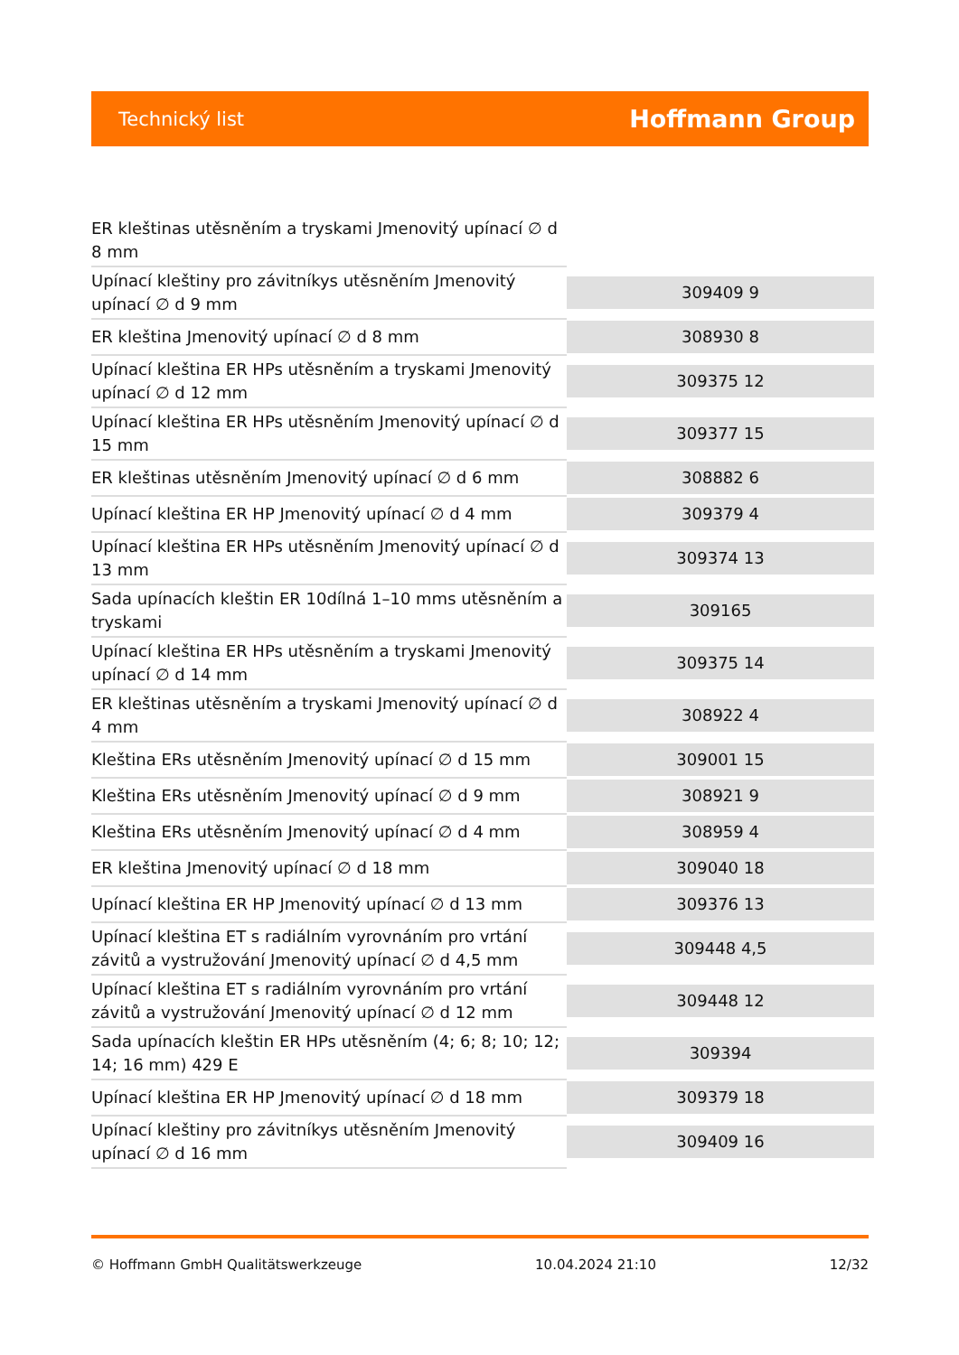Technický list Hoffmann Group
| ER kleštinas utěsněním a tryskami Jmenovitý upínací ∅ d 8 mm | |
| Upínací kleštiny pro závitníkys utěsněním Jmenovitý upínací ∅ d 9 mm | 309409 9 |
| ER kleština Jmenovitý upínací ∅ d 8 mm | 308930 8 |
| Upínací kleština ER HPs utěsněním a tryskami Jmenovitý upínací ∅ d 12 mm | 309375 12 |
| Upínací kleština ER HPs utěsněním Jmenovitý upínací ∅ d 15 mm | 309377 15 |
| ER kleštinas utěsněním Jmenovitý upínací ∅ d 6 mm | 308882 6 |
| Upínací kleština ER HP Jmenovitý upínací ∅ d 4 mm | 309379 4 |
| Upínací kleština ER HPs utěsněním Jmenovitý upínací ∅ d 13 mm | 309374 13 |
| Sada upínacích kleštin ER 10dílná 1–10 mms utěsněním a tryskami | 309165 |
| Upínací kleština ER HPs utěsněním a tryskami Jmenovitý upínací ∅ d 14 mm | 309375 14 |
| ER kleštinas utěsněním a tryskami Jmenovitý upínací ∅ d 4 mm | 308922 4 |
| Kleština ERs utěsněním Jmenovitý upínací ∅ d 15 mm | 309001 15 |
| Kleština ERs utěsněním Jmenovitý upínací ∅ d 9 mm | 308921 9 |
| Kleština ERs utěsněním Jmenovitý upínací ∅ d 4 mm | 308959 4 |
| ER kleština Jmenovitý upínací ∅ d 18 mm | 309040 18 |
| Upínací kleština ER HP Jmenovitý upínací ∅ d 13 mm | 309376 13 |
| Upínací kleština ET s radiálním vyrovnáním pro vrtání závitů a vystružování Jmenovitý upínací ∅ d 4,5 mm | 309448 4,5 |
| Upínací kleština ET s radiálním vyrovnáním pro vrtání závitů a vystružování Jmenovitý upínací ∅ d 12 mm | 309448 12 |
| Sada upínacích kleštin ER HPs utěsněním (4; 6; 8; 10; 12; 14; 16 mm) 429 E | 309394 |
| Upínací kleština ER HP Jmenovitý upínací ∅ d 18 mm | 309379 18 |
| Upínací kleštiny pro závitníkys utěsněním Jmenovitý upínací ∅ d 16 mm | 309409 16 |
© Hoffmann GmbH Qualitätswerkzeuge 10.04.2024 21:10 12/32